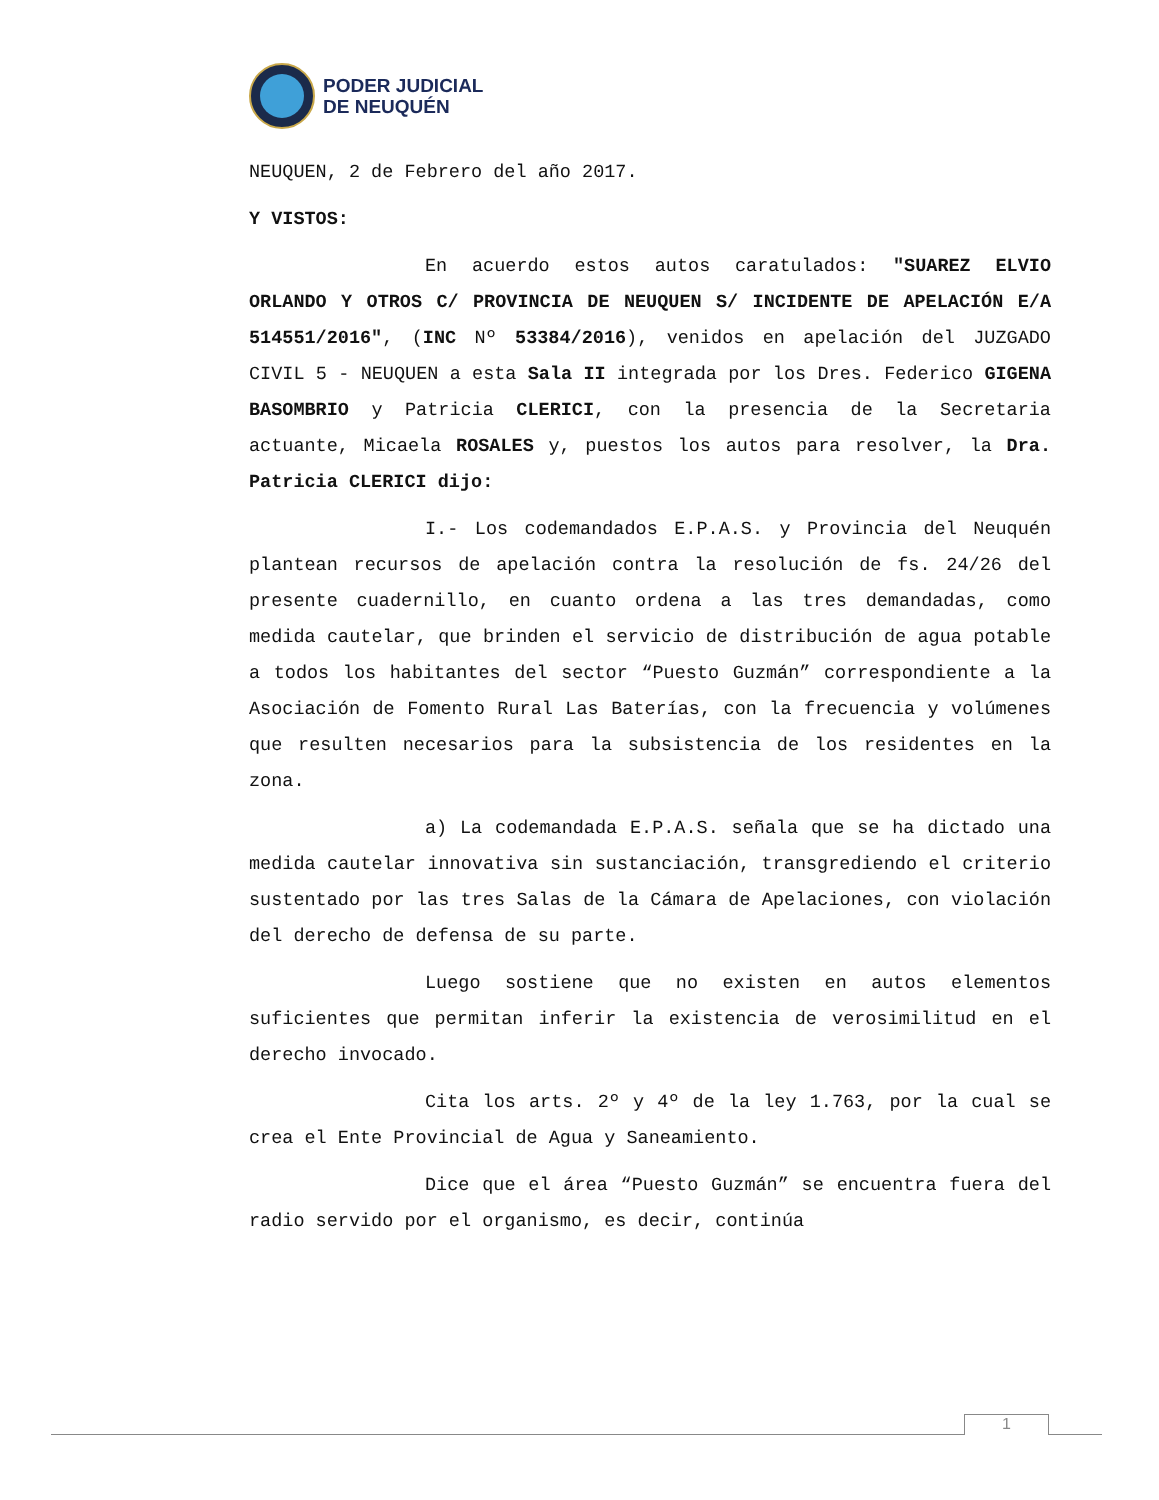PODER JUDICIAL
DE NEUQUÉN
NEUQUEN, 2 de Febrero del año 2017.
Y VISTOS:
En acuerdo estos autos caratulados: "SUAREZ ELVIO ORLANDO Y OTROS C/ PROVINCIA DE NEUQUEN S/ INCIDENTE DE APELACIÓN E/A 514551/2016", (INC Nº 53384/2016), venidos en apelación del JUZGADO CIVIL 5 - NEUQUEN a esta Sala II integrada por los Dres. Federico GIGENA BASOMBRIO y Patricia CLERICI, con la presencia de la Secretaria actuante, Micaela ROSALES y, puestos los autos para resolver, la Dra. Patricia CLERICI dijo:
I.- Los codemandados E.P.A.S. y Provincia del Neuquén plantean recursos de apelación contra la resolución de fs. 24/26 del presente cuadernillo, en cuanto ordena a las tres demandadas, como medida cautelar, que brinden el servicio de distribución de agua potable a todos los habitantes del sector “Puesto Guzmán” correspondiente a la Asociación de Fomento Rural Las Baterías, con la frecuencia y volúmenes que resulten necesarios para la subsistencia de los residentes en la zona.
a) La codemandada E.P.A.S. señala que se ha dictado una medida cautelar innovativa sin sustanciación, transgrediendo el criterio sustentado por las tres Salas de la Cámara de Apelaciones, con violación del derecho de defensa de su parte.
Luego sostiene que no existen en autos elementos suficientes que permitan inferir la existencia de verosimilitud en el derecho invocado.
Cita los arts. 2º y 4º de la ley 1.763, por la cual se crea el Ente Provincial de Agua y Saneamiento.
Dice que el área “Puesto Guzmán” se encuentra fuera del radio servido por el organismo, es decir, continúa
1